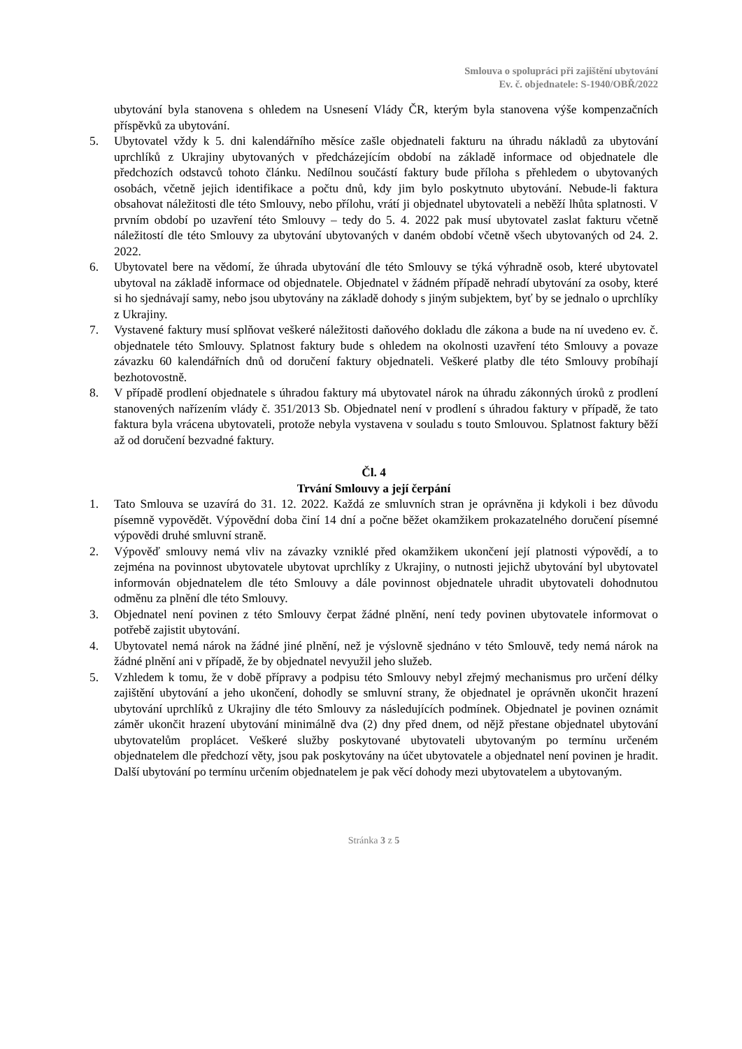Smlouva o spolupráci při zajištění ubytování
Ev. č. objednatele: S-1940/OBŘ/2022
ubytování byla stanovena s ohledem na Usnesení Vlády ČR, kterým byla stanovena výše kompenzačních příspěvků za ubytování.
5. Ubytovatel vždy k 5. dni kalendářního měsíce zašle objednateli fakturu na úhradu nákladů za ubytování uprchlíků z Ukrajiny ubytovaných v předcházejícím období na základě informace od objednatele dle předchozích odstavců tohoto článku. Nedílnou součástí faktury bude příloha s přehledem o ubytovaných osobách, včetně jejich identifikace a počtu dnů, kdy jim bylo poskytnuto ubytování. Nebude-li faktura obsahovat náležitosti dle této Smlouvy, nebo přílohu, vrátí ji objednatel ubytovateli a neběží lhůta splatnosti. V prvním období po uzavření této Smlouvy – tedy do 5. 4. 2022 pak musí ubytovatel zaslat fakturu včetně náležitostí dle této Smlouvy za ubytování ubytovaných v daném období včetně všech ubytovaných od 24. 2. 2022.
6. Ubytovatel bere na vědomí, že úhrada ubytování dle této Smlouvy se týká výhradně osob, které ubytovatel ubytoval na základě informace od objednatele. Objednatel v žádném případě nehradí ubytování za osoby, které si ho sjednávají samy, nebo jsou ubytovány na základě dohody s jiným subjektem, byť by se jednalo o uprchlíky z Ukrajiny.
7. Vystavené faktury musí splňovat veškeré náležitosti daňového dokladu dle zákona a bude na ní uvedeno ev. č. objednatele této Smlouvy. Splatnost faktury bude s ohledem na okolnosti uzavření této Smlouvy a povaze závazku 60 kalendářních dnů od doručení faktury objednateli. Veškeré platby dle této Smlouvy probíhají bezhotovostně.
8. V případě prodlení objednatele s úhradou faktury má ubytovatel nárok na úhradu zákonných úroků z prodlení stanovených nařízením vlády č. 351/2013 Sb. Objednatel není v prodlení s úhradou faktury v případě, že tato faktura byla vrácena ubytovateli, protože nebyla vystavena v souladu s touto Smlouvou. Splatnost faktury běží až od doručení bezvadné faktury.
Čl. 4
Trvání Smlouvy a její čerpání
1. Tato Smlouva se uzavírá do 31. 12. 2022. Každá ze smluvních stran je oprávněna ji kdykoli i bez důvodu písemně vypovědět. Výpovědní doba činí 14 dní a počne běžet okamžikem prokazatelného doručení písemné výpovědi druhé smluvní straně.
2. Výpověď smlouvy nemá vliv na závazky vzniklé před okamžikem ukončení její platnosti výpovědí, a to zejména na povinnost ubytovatele ubytovat uprchlíky z Ukrajiny, o nutnosti jejichž ubytování byl ubytovatel informován objednatelem dle této Smlouvy a dále povinnost objednatele uhradit ubytovateli dohodnutou odměnu za plnění dle této Smlouvy.
3. Objednatel není povinen z této Smlouvy čerpat žádné plnění, není tedy povinen ubytovatele informovat o potřebě zajistit ubytování.
4. Ubytovatel nemá nárok na žádné jiné plnění, než je výslovně sjednáno v této Smlouvě, tedy nemá nárok na žádné plnění ani v případě, že by objednatel nevyužil jeho služeb.
5. Vzhledem k tomu, že v době přípravy a podpisu této Smlouvy nebyl zřejmý mechanismus pro určení délky zajištění ubytování a jeho ukončení, dohodly se smluvní strany, že objednatel je oprávněn ukončit hrazení ubytování uprchlíků z Ukrajiny dle této Smlouvy za následujících podmínek. Objednatel je povinen oznámit záměr ukončit hrazení ubytování minimálně dva (2) dny před dnem, od nějž přestane objednatel ubytování ubytovatelům proplácet. Veškeré služby poskytované ubytovateli ubytovaným po termínu určeném objednatelem dle předchozí věty, jsou pak poskytovány na účet ubytovatele a objednatel není povinen je hradit. Další ubytování po termínu určením objednatelem je pak věcí dohody mezi ubytovatelem a ubytovaným.
Stránka 3 z 5